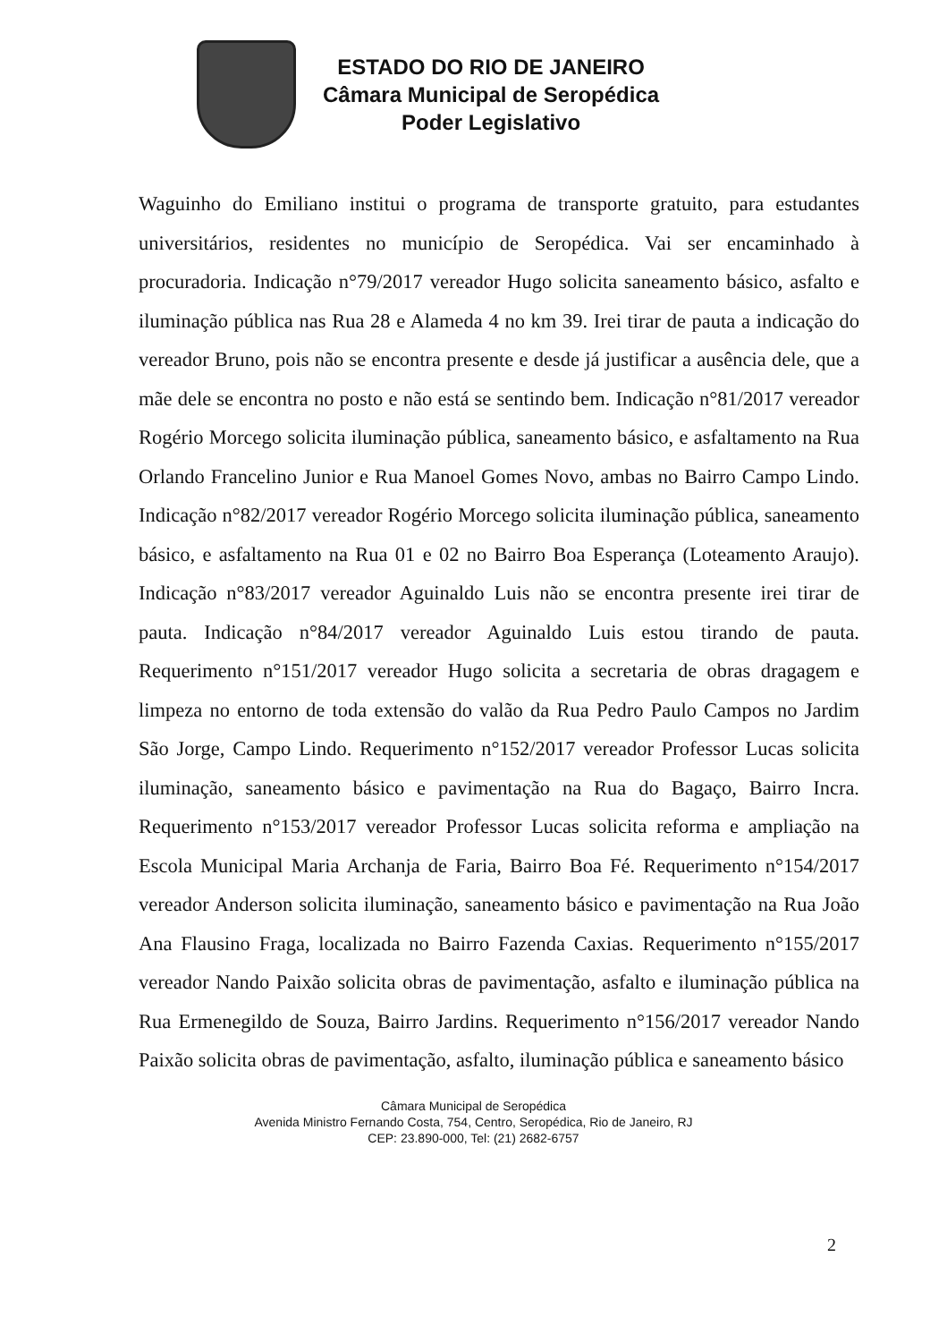ESTADO DO RIO DE JANEIRO
Câmara Municipal de Seropédica
Poder Legislativo
Waguinho do Emiliano institui o programa de transporte gratuito, para estudantes universitários, residentes no município de Seropédica. Vai ser encaminhado à procuradoria. Indicação n°79/2017 vereador Hugo solicita saneamento básico, asfalto e iluminação pública nas Rua 28 e Alameda 4 no km 39. Irei tirar de pauta a indicação do vereador Bruno, pois não se encontra presente e desde já justificar a ausência dele, que a mãe dele se encontra no posto e não está se sentindo bem. Indicação n°81/2017 vereador Rogério Morcego solicita iluminação pública, saneamento básico, e asfaltamento na Rua Orlando Francelino Junior e Rua Manoel Gomes Novo, ambas no Bairro Campo Lindo. Indicação n°82/2017 vereador Rogério Morcego solicita iluminação pública, saneamento básico, e asfaltamento na Rua 01 e 02 no Bairro Boa Esperança (Loteamento Araujo). Indicação n°83/2017 vereador Aguinaldo Luis não se encontra presente irei tirar de pauta. Indicação n°84/2017 vereador Aguinaldo Luis estou tirando de pauta. Requerimento n°151/2017 vereador Hugo solicita a secretaria de obras dragagem e limpeza no entorno de toda extensão do valão da Rua Pedro Paulo Campos no Jardim São Jorge, Campo Lindo. Requerimento n°152/2017 vereador Professor Lucas solicita iluminação, saneamento básico e pavimentação na Rua do Bagaço, Bairro Incra. Requerimento n°153/2017 vereador Professor Lucas solicita reforma e ampliação na Escola Municipal Maria Archanja de Faria, Bairro Boa Fé. Requerimento n°154/2017 vereador Anderson solicita iluminação, saneamento básico e pavimentação na Rua João Ana Flausino Fraga, localizada no Bairro Fazenda Caxias. Requerimento n°155/2017 vereador Nando Paixão solicita obras de pavimentação, asfalto e iluminação pública na Rua Ermenegildo de Souza, Bairro Jardins. Requerimento n°156/2017 vereador Nando Paixão solicita obras de pavimentação, asfalto, iluminação pública e saneamento básico
Câmara Municipal de Seropédica
Avenida Ministro Fernando Costa, 754, Centro, Seropédica, Rio de Janeiro, RJ
CEP: 23.890-000, Tel: (21) 2682-6757
2